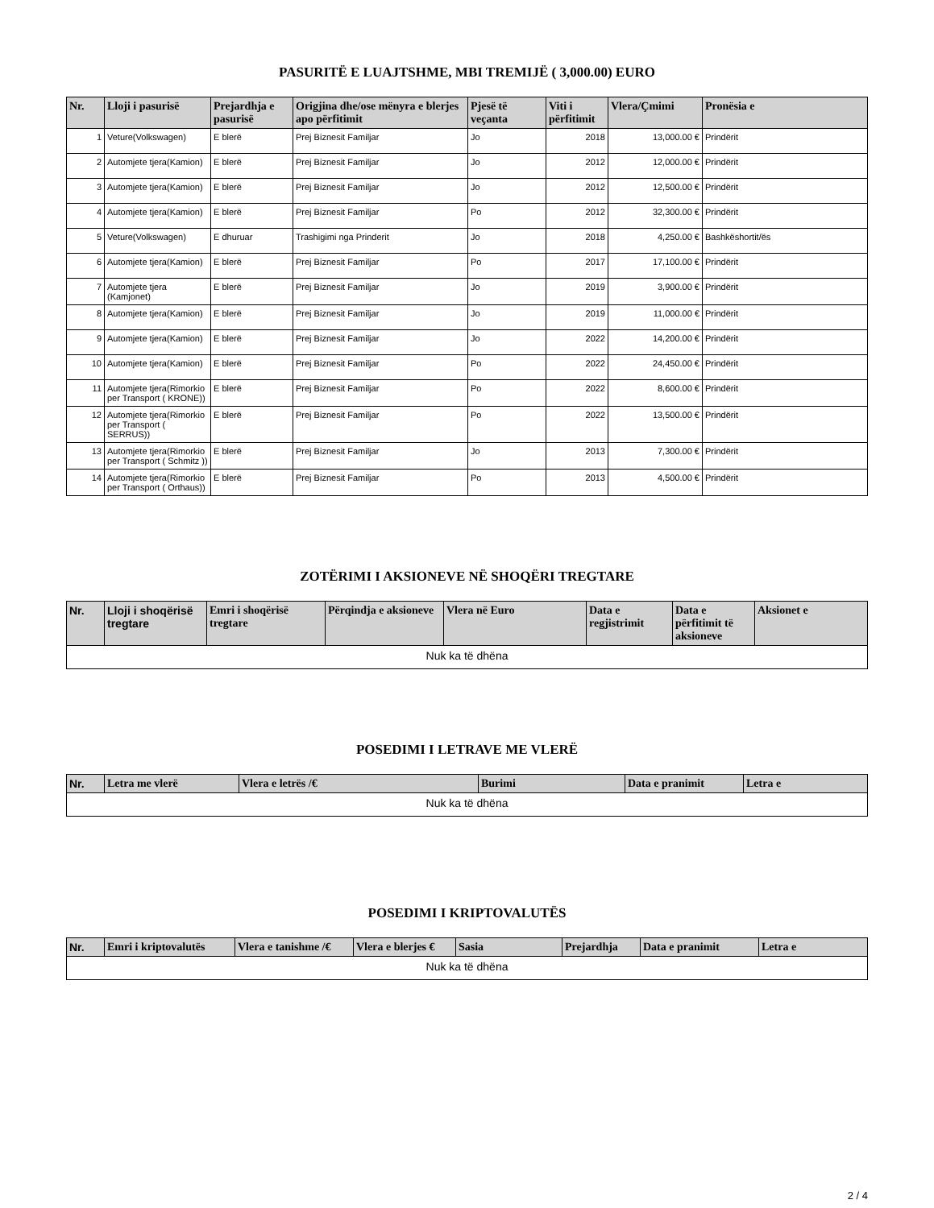PASURITË E LUAJTSHME, MBI TREMIJË ( 3,000.00) EURO
| Nr. | Lloji i pasurisë | Prejardhja e pasurisë | Origjina dhe/ose mënyra e blerjes apo përfitimit | Pjesë të veçanta | Viti i përfitimit | Vlera/Çmimi | Pronësia e |
| --- | --- | --- | --- | --- | --- | --- | --- |
| 1 | Veture(Volkswagen) | E blerë | Prej Biznesit Familjar | Jo | 2018 | 13,000.00 € | Prindërit |
| 2 | Automjete tjera(Kamion) | E blerë | Prej Biznesit Familjar | Jo | 2012 | 12,000.00 € | Prindërit |
| 3 | Automjete tjera(Kamion) | E blerë | Prej Biznesit Familjar | Jo | 2012 | 12,500.00 € | Prindërit |
| 4 | Automjete tjera(Kamion) | E blerë | Prej Biznesit Familjar | Po | 2012 | 32,300.00 € | Prindërit |
| 5 | Veture(Volkswagen) | E dhuruar | Trashigimi nga Prinderit | Jo | 2018 | 4,250.00 € | Bashkëshortit/ës |
| 6 | Automjete tjera(Kamion) | E blerë | Prej Biznesit Familjar | Po | 2017 | 17,100.00 € | Prindërit |
| 7 | Automjete tjera (Kamjonet) | E blerë | Prej Biznesit Familjar | Jo | 2019 | 3,900.00 € | Prindërit |
| 8 | Automjete tjera(Kamion) | E blerë | Prej Biznesit Familjar | Jo | 2019 | 11,000.00 € | Prindërit |
| 9 | Automjete tjera(Kamion) | E blerë | Prej Biznesit Familjar | Jo | 2022 | 14,200.00 € | Prindërit |
| 10 | Automjete tjera(Kamion) | E blerë | Prej Biznesit Familjar | Po | 2022 | 24,450.00 € | Prindërit |
| 11 | Automjete tjera(Rimorkio per Transport ( KRONE)) | E blerë | Prej Biznesit Familjar | Po | 2022 | 8,600.00 € | Prindërit |
| 12 | Automjete tjera(Rimorkio per Transport ( SERRUS)) | E blerë | Prej Biznesit Familjar | Po | 2022 | 13,500.00 € | Prindërit |
| 13 | Automjete tjera(Rimorkio per Transport ( Schmitz )) | E blerë | Prej Biznesit Familjar | Jo | 2013 | 7,300.00 € | Prindërit |
| 14 | Automjete tjera(Rimorkio per Transport ( Orthaus)) | E blerë | Prej Biznesit Familjar | Po | 2013 | 4,500.00 € | Prindërit |
ZOTËRIMI I AKSIONEVE NË SHOQËRI TREGTARE
| Nr. | Lloji i shoqërisë tregtare | Emri i shoqërisë tregtare | Përqindja e aksioneve | Vlera në Euro | Data e regjistrimit | Data e përfitimit të aksioneve | Aksionet e |
| --- | --- | --- | --- | --- | --- | --- | --- |
| Nuk ka të dhëna | | | | | | | |
POSEDIMI I LETRAVE ME VLERË
| Nr. | Letra me vlerë | Vlera e letrës /€ | Burimi | Data e pranimit | Letra e |
| --- | --- | --- | --- | --- | --- |
| Nuk ka të dhëna | | | | | |
POSEDIMI I KRIPTOVALUTËS
| Nr. | Emri i kriptovalutës | Vlera e tanishme /€ | Vlera e blerjes € | Sasia | Prejardhja | Data e pranimit | Letra e |
| --- | --- | --- | --- | --- | --- | --- | --- |
| Nuk ka të dhëna | | | | | | | |
2 / 4